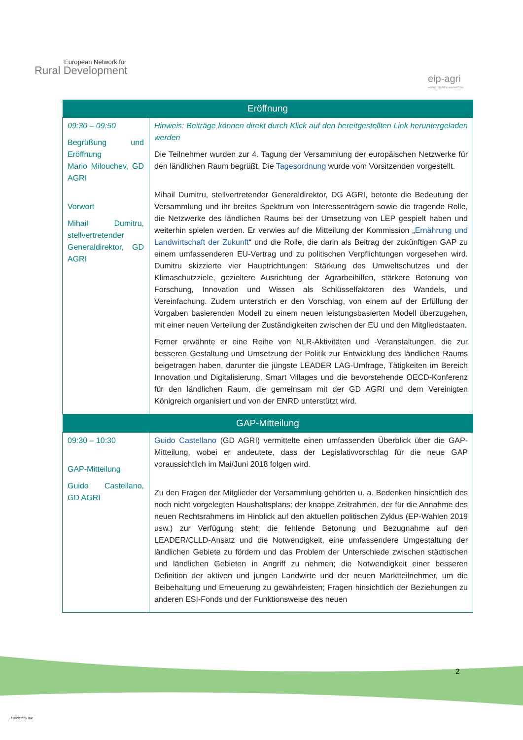European Network for
Rural Development
eip-agri
AGRICULTURE & INNOVATION
| Eröffnung | |
| --- | --- |
| 09:30 – 09:50 Begrüßung und Eröffnung Mario Milouchev, GD AGRI Vorwort Mihail Dumitru, stellvertretender Generaldirektor, GD AGRI | Hinweis: Beiträge können direkt durch Klick auf den bereitgestellten Link heruntergeladen werden Die Teilnehmer wurden zur 4. Tagung der Versammlung der europäischen Netzwerke für den ländlichen Raum begrüßt. Die Tagesordnung wurde vom Vorsitzenden vorgestellt. Mihail Dumitru, stellvertretender Generaldirektor, DG AGRI, betonte die Bedeutung der Versammlung und ihr breites Spektrum von Interessenträgern sowie die tragende Rolle, die Netzwerke des ländlichen Raums bei der Umsetzung von LEP gespielt haben und weiterhin spielen werden. Er verwies auf die Mitteilung der Kommission „ Ernährung und Landwirtschaft der Zukunft “ und die Rolle, die darin als Beitrag der zukünftigen GAP zu einem umfassenderen EU-Vertrag und zu politischen Verpflichtungen vorgesehen wird. Dumitru skizzierte vier Hauptrichtungen: Stärkung des Umweltschutzes und der Klimaschutzziele, gezieltere Ausrichtung der Agrarbeihilfen, stärkere Betonung von Forschung, Innovation und Wissen als Schlüsselfaktoren des Wandels, und Vereinfachung. Zudem unterstrich er den Vorschlag, von einem auf der Erfüllung der Vorgaben basierenden Modell zu einem neuen leistungsbasierten Modell überzugehen, mit einer neuen Verteilung der Zuständigkeiten zwischen der EU und den Mitgliedstaaten. Ferner erwähnte er eine Reihe von NLR-Aktivitäten und -Veranstaltungen, die zur besseren Gestaltung und Umsetzung der Politik zur Entwicklung des ländlichen Raums beigetragen haben, darunter die jüngste LEADER LAG-Umfrage, Tätigkeiten im Bereich Innovation und Digitalisierung, Smart Villages und die bevorstehende OECD-Konferenz für den ländlichen Raum, die gemeinsam mit der GD AGRI und dem Vereinigten Königreich organisiert und von der ENRD unterstützt wird. |
| GAP-Mitteilung | |
| 09:30 – 10:30 GAP-Mitteilung Guido Castellano, GD AGRI | Guido Castellano (GD AGRI) vermittelte einen umfassenden Überblick über die GAP-Mitteilung, wobei er andeutete, dass der Legislativvorschlag für die neue GAP voraussichtlich im Mai/Juni 2018 folgen wird. Zu den Fragen der Mitglieder der Versammlung gehörten u. a. Bedenken hinsichtlich des noch nicht vorgelegten Haushaltsplans; der knappe Zeitrahmen, der für die Annahme des neuen Rechtsrahmens im Hinblick auf den aktuellen politischen Zyklus (EP-Wahlen 2019 usw.) zur Verfügung steht; die fehlende Betonung und Bezugnahme auf den LEADER/CLLD-Ansatz und die Notwendigkeit, eine umfassendere Umgestaltung der ländlichen Gebiete zu fördern und das Problem der Unterschiede zwischen städtischen und ländlichen Gebieten in Angriff zu nehmen; die Notwendigkeit einer besseren Definition der aktiven und jungen Landwirte und der neuen Marktteilnehmer, um die Beibehaltung und Erneuerung zu gewährleisten; Fragen hinsichtlich der Beziehungen zu anderen ESI-Fonds und der Funktionsweise des neuen |
2
Funded by the